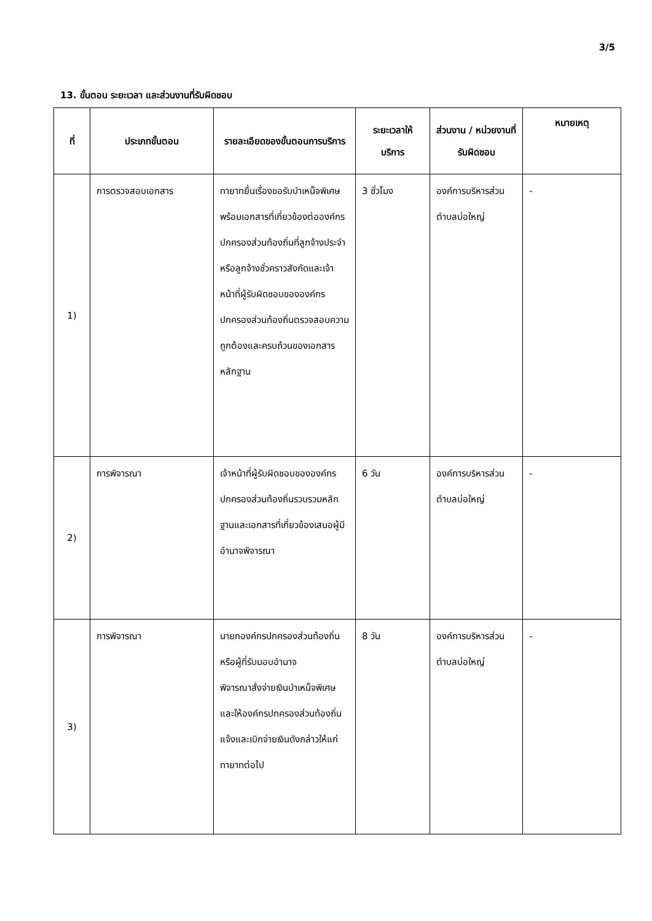3/5
13. ขั้นตอน ระยะเวลา และส่วนงานที่รับผิดชอบ
| ที่ | ประเภทขั้นตอน | รายละเอียดของขั้นตอนการบริการ | ระยะเวลาให้บริการ | ส่วนงาน / หน่วยงานที่รับผิดชอบ | หมายเหตุ |
| --- | --- | --- | --- | --- | --- |
| 1) | การตรวจสอบเอกสาร | ทายาทยื่นเรื่องขอรับบำเหน็จพิเศษพร้อมเอกสารที่เกี่ยวข้องต่อองค์กรปกครองส่วนท้องถิ่นที่ลูกจ้างประจำหรือลูกจ้างชั่วคราวสังกัดและเจ้าหน้าที่ผู้รับผิดชอบขององค์กรปกครองส่วนท้องถิ่นตรวจสอบความถูกต้องและครบถ้วนของเอกสารหลักฐาน | 3 ชั่วโมง | องค์การบริหารส่วนตำบลบ่อใหญ่ | - |
| 2) | การพิจารณา | เจ้าหน้าที่ผู้รับผิดชอบขององค์กรปกครองส่วนท้องถิ่นรวบรวมหลักฐานและเอกสารที่เกี่ยวข้องเสนอผู้มีอำนาจพิจารณา | 6 วัน | องค์การบริหารส่วนตำบลบ่อใหญ่ | - |
| 3) | การพิจารณา | นายกองค์กรปกครองส่วนท้องถิ่นหรือผู้ที่รับมอบอำนาจ พิจารณาสั่งจ่ายเงินบำเหน็จพิเศษและให้องค์กรปกครองส่วนท้องถิ่นแจ้งและเบิกจ่ายเงินดังกล่าวให้แก่ทายาทต่อไป | 8 วัน | องค์การบริหารส่วนตำบลบ่อใหญ่ | - |